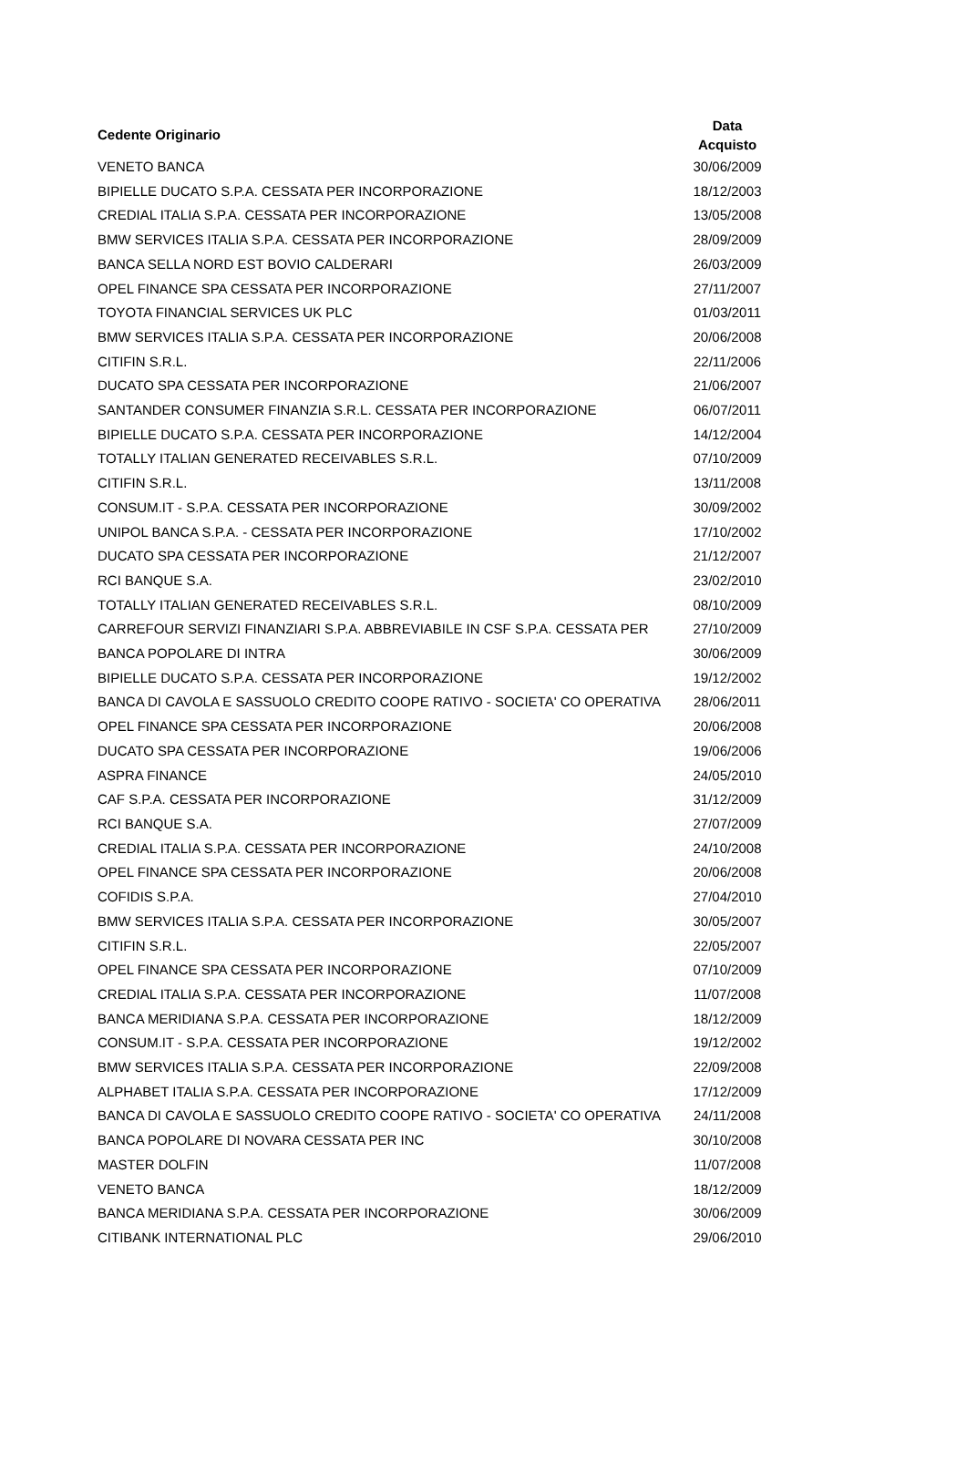| Cedente Originario | Data Acquisto |
| --- | --- |
| VENETO BANCA | 30/06/2009 |
| BIPIELLE DUCATO S.P.A. CESSATA PER INCORPORAZIONE | 18/12/2003 |
| CREDIAL ITALIA S.P.A. CESSATA PER INCORPORAZIONE | 13/05/2008 |
| BMW SERVICES ITALIA S.P.A. CESSATA PER INCORPORAZIONE | 28/09/2009 |
| BANCA SELLA NORD EST BOVIO CALDERARI | 26/03/2009 |
| OPEL FINANCE SPA CESSATA PER INCORPORAZIONE | 27/11/2007 |
| TOYOTA FINANCIAL SERVICES UK PLC | 01/03/2011 |
| BMW SERVICES ITALIA S.P.A. CESSATA PER INCORPORAZIONE | 20/06/2008 |
| CITIFIN S.R.L. | 22/11/2006 |
| DUCATO SPA CESSATA PER INCORPORAZIONE | 21/06/2007 |
| SANTANDER CONSUMER FINANZIA S.R.L. CESSATA PER INCORPORAZIONE | 06/07/2011 |
| BIPIELLE DUCATO S.P.A. CESSATA PER INCORPORAZIONE | 14/12/2004 |
| TOTALLY ITALIAN GENERATED RECEIVABLES S.R.L. | 07/10/2009 |
| CITIFIN S.R.L. | 13/11/2008 |
| CONSUM.IT - S.P.A. CESSATA PER INCORPORAZIONE | 30/09/2002 |
| UNIPOL BANCA S.P.A. - CESSATA PER INCORPORAZIONE | 17/10/2002 |
| DUCATO SPA CESSATA PER INCORPORAZIONE | 21/12/2007 |
| RCI BANQUE S.A. | 23/02/2010 |
| TOTALLY ITALIAN GENERATED RECEIVABLES S.R.L. | 08/10/2009 |
| CARREFOUR SERVIZI FINANZIARI S.P.A. ABBREVIABILE IN CSF S.P.A. CESSATA PER | 27/10/2009 |
| BANCA POPOLARE DI INTRA | 30/06/2009 |
| BIPIELLE DUCATO S.P.A. CESSATA PER INCORPORAZIONE | 19/12/2002 |
| BANCA DI CAVOLA E SASSUOLO CREDITO COOPE RATIVO - SOCIETA' CO OPERATIVA | 28/06/2011 |
| OPEL FINANCE SPA CESSATA PER INCORPORAZIONE | 20/06/2008 |
| DUCATO SPA CESSATA PER INCORPORAZIONE | 19/06/2006 |
| ASPRA FINANCE | 24/05/2010 |
| CAF S.P.A. CESSATA PER INCORPORAZIONE | 31/12/2009 |
| RCI BANQUE S.A. | 27/07/2009 |
| CREDIAL ITALIA S.P.A. CESSATA PER INCORPORAZIONE | 24/10/2008 |
| OPEL FINANCE SPA CESSATA PER INCORPORAZIONE | 20/06/2008 |
| COFIDIS S.P.A. | 27/04/2010 |
| BMW SERVICES ITALIA S.P.A. CESSATA PER INCORPORAZIONE | 30/05/2007 |
| CITIFIN S.R.L. | 22/05/2007 |
| OPEL FINANCE SPA CESSATA PER INCORPORAZIONE | 07/10/2009 |
| CREDIAL ITALIA S.P.A. CESSATA PER INCORPORAZIONE | 11/07/2008 |
| BANCA MERIDIANA S.P.A. CESSATA PER INCORPORAZIONE | 18/12/2009 |
| CONSUM.IT - S.P.A. CESSATA PER INCORPORAZIONE | 19/12/2002 |
| BMW SERVICES ITALIA S.P.A. CESSATA PER INCORPORAZIONE | 22/09/2008 |
| ALPHABET ITALIA S.P.A. CESSATA PER INCORPORAZIONE | 17/12/2009 |
| BANCA DI CAVOLA E SASSUOLO CREDITO COOPE RATIVO - SOCIETA' CO OPERATIVA | 24/11/2008 |
| BANCA POPOLARE DI NOVARA CESSATA PER INC | 30/10/2008 |
| MASTER DOLFIN | 11/07/2008 |
| VENETO BANCA | 18/12/2009 |
| BANCA MERIDIANA S.P.A. CESSATA PER INCORPORAZIONE | 30/06/2009 |
| CITIBANK INTERNATIONAL PLC | 29/06/2010 |